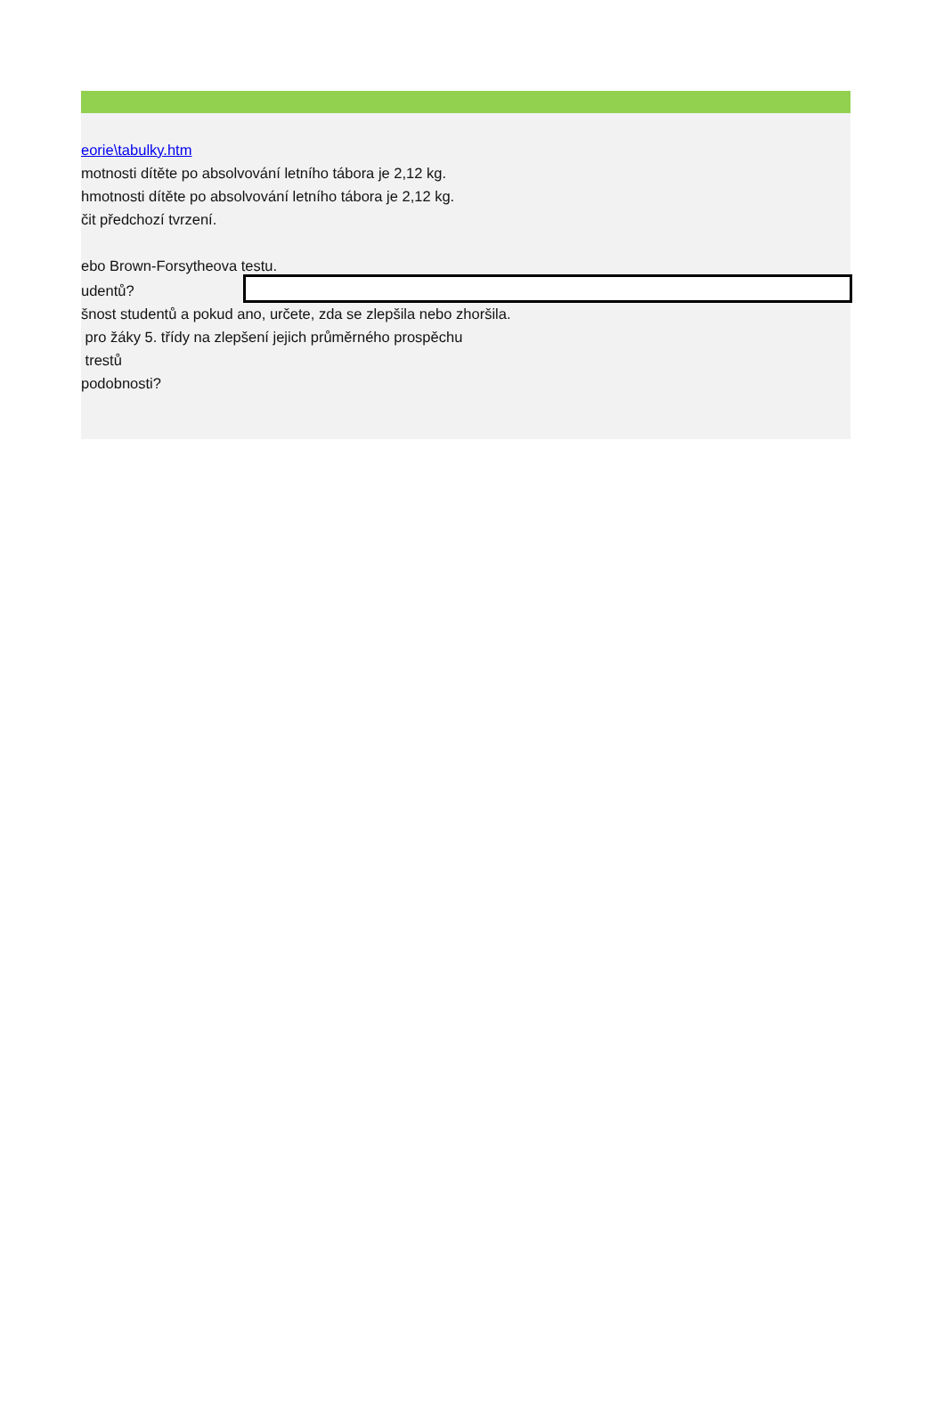eorie\tabulky.htm
motnosti dítěte po absolvování letního tábora je 2,12 kg.
hmotnosti dítěte po absolvování letního tábora je 2,12 kg.
čit předchozí tvrzení.
ebo Brown-Forsytheova testu.
udentů?
šnost studentů a pokud ano, určete, zda se zlepšila nebo zhoršila.
pro žáky 5. třídy na zlepšení jejich průměrného prospěchu
trestů
podobnosti?